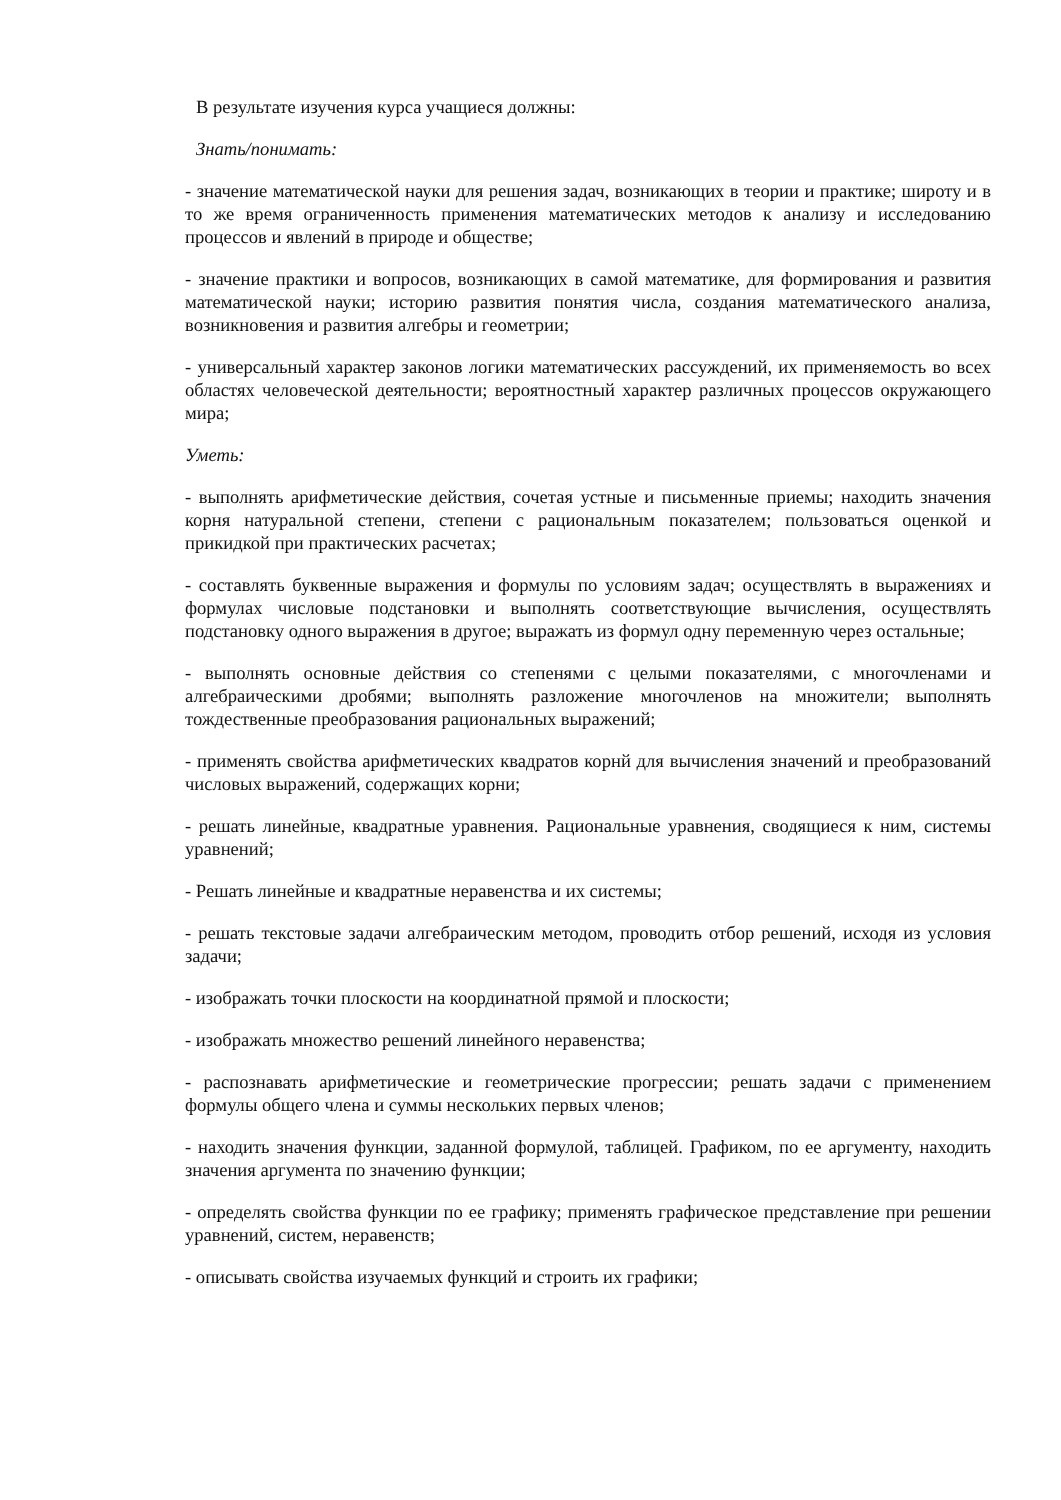В результате изучения курса учащиеся должны:
Знать/понимать:
- значение математической науки для решения задач, возникающих в теории и практике; широту и в то же время ограниченность применения математических методов к анализу и исследованию процессов и явлений в природе и обществе;
- значение практики и вопросов, возникающих в самой математике, для формирования и развития математической науки; историю развития понятия числа, создания математического анализа, возникновения и развития алгебры и геометрии;
- универсальный характер законов логики математических рассуждений, их применяемость во всех областях человеческой деятельности; вероятностный характер различных процессов окружающего мира;
Уметь:
- выполнять арифметические действия, сочетая устные и письменные приемы; находить значения корня натуральной степени, степени с рациональным показателем; пользоваться оценкой и прикидкой при практических расчетах;
- составлять буквенные выражения и формулы по условиям задач; осуществлять в выражениях и формулах числовые подстановки и выполнять соответствующие вычисления, осуществлять подстановку одного выражения в другое; выражать из формул одну переменную через остальные;
- выполнять основные действия со степенями с целыми показателями, с многочленами и алгебраическими дробями; выполнять разложение многочленов на множители; выполнять тождественные преобразования рациональных выражений;
- применять свойства арифметических квадратов корнй для вычисления значений и преобразований числовых выражений, содержащих корни;
- решать линейные, квадратные уравнения. Рациональные уравнения, сводящиеся к ним, системы уравнений;
- Решать линейные и квадратные неравенства и их системы;
- решать текстовые задачи алгебраическим методом, проводить отбор решений, исходя из условия задачи;
- изображать точки плоскости на координатной прямой и плоскости;
- изображать множество решений линейного неравенства;
- распознавать арифметические и геометрические прогрессии; решать задачи с применением формулы общего члена и суммы нескольких первых членов;
- находить значения функции, заданной формулой, таблицей. Графиком, по ее аргументу, находить значения аргумента по значению функции;
- определять свойства функции по ее графику; применять графическое представление при решении уравнений, систем, неравенств;
- описывать свойства изучаемых функций и строить их графики;